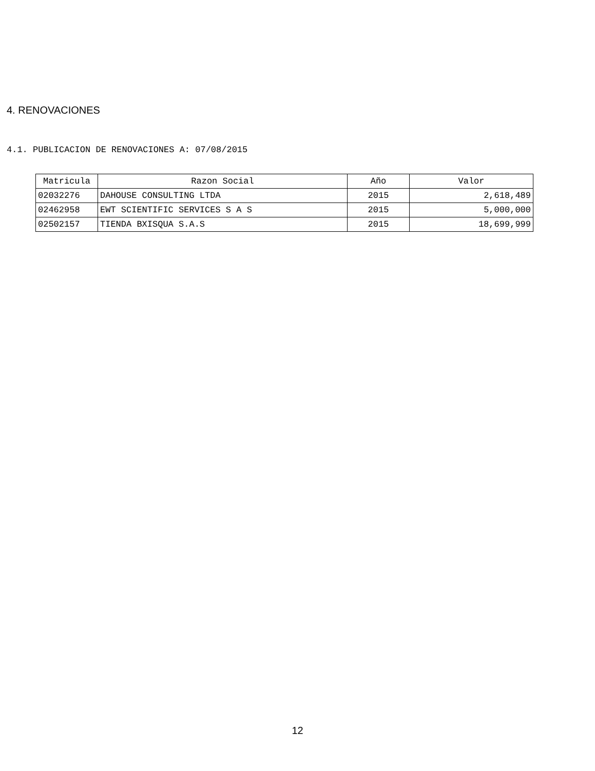4. RENOVACIONES
4.1. PUBLICACION DE RENOVACIONES A: 07/08/2015
| Matricula | Razon Social | Año | Valor |
| --- | --- | --- | --- |
| 02032276 | DAHOUSE CONSULTING LTDA | 2015 | 2,618,489 |
| 02462958 | EWT SCIENTIFIC SERVICES S A S | 2015 | 5,000,000 |
| 02502157 | TIENDA BXISQUA S.A.S | 2015 | 18,699,999 |
12